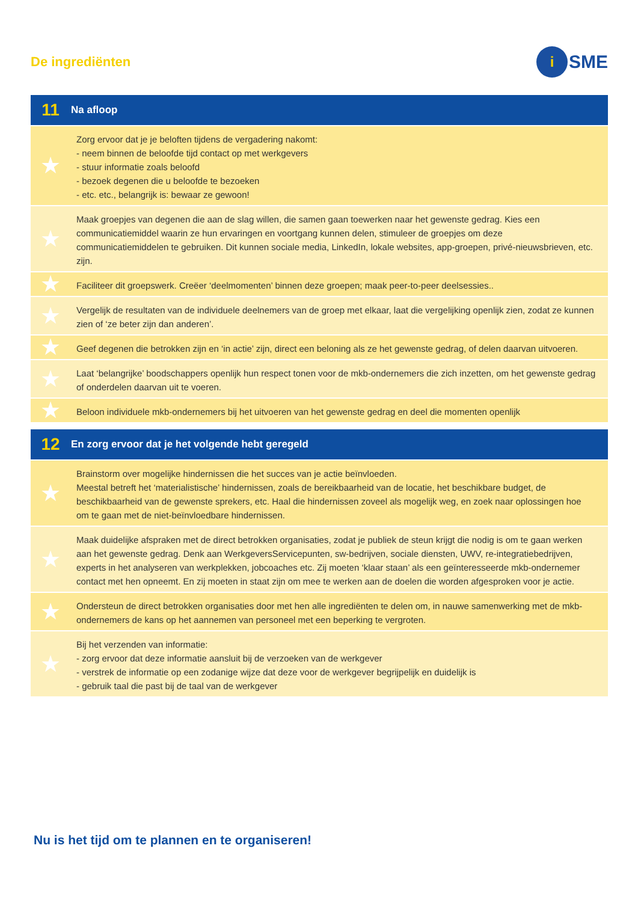De ingrediënten
i
SME
| 11 | Na afloop |
| --- | --- |
| ★ | Zorg ervoor dat je je beloften tijdens de vergadering nakomt: - neem binnen de beloofde tijd contact op met werkgevers - stuur informatie zoals beloofd - bezoek degenen die u beloofde te bezoeken - etc. etc., belangrijk is: bewaar ze gewoon! |
| ★ | Maak groepjes van degenen die aan de slag willen, die samen gaan toewerken naar het gewenste gedrag. Kies een communicatiemiddel waarin ze hun ervaringen en voortgang kunnen delen, stimuleer de groepjes om deze communicatiemiddelen te gebruiken. Dit kunnen sociale media, LinkedIn, lokale websites, app-groepen, privé-nieuwsbrieven, etc. zijn. |
| ★ | Faciliteer dit groepswerk. Creëer ‘deelmomenten’ binnen deze groepen; maak peer-to-peer deelsessies.. |
| ★ | Vergelijk de resultaten van de individuele deelnemers van de groep met elkaar, laat die vergelijking openlijk zien, zodat ze kunnen zien of ‘ze beter zijn dan anderen’. |
| ★ | Geef degenen die betrokken zijn en ‘in actie’ zijn, direct een beloning als ze het gewenste gedrag, of delen daarvan uitvoeren. |
| ★ | Laat ‘belangrijke’ boodschappers openlijk hun respect tonen voor de mkb-ondernemers die zich inzetten, om het gewenste gedrag of onderdelen daarvan uit te voeren. |
| ★ | Beloon individuele mkb-ondernemers bij het uitvoeren van het gewenste gedrag en deel die momenten openlijk |
| 12 | En zorg ervoor dat je het volgende hebt geregeld |
| --- | --- |
| ★ | Brainstorm over mogelijke hindernissen die het succes van je actie beïnvloeden. Meestal betreft het ‘materialistische’ hindernissen, zoals de bereikbaarheid van de locatie, het beschikbare budget, de beschikbaarheid van de gewenste sprekers, etc. Haal die hindernissen zoveel als mogelijk weg, en zoek naar oplossingen hoe om te gaan met de niet-beïnvloedbare hindernissen. |
| ★ | Maak duidelijke afspraken met de direct betrokken organisaties, zodat je publiek de steun krijgt die nodig is om te gaan werken aan het gewenste gedrag. Denk aan WerkgeversServicepunten, sw-bedrijven, sociale diensten, UWV, re-integratiebedrijven, experts in het analyseren van werkplekken, jobcoaches etc. Zij moeten ‘klaar staan’ als een geïnteresseerde mkb-ondernemer contact met hen opneemt. En zij moeten in staat zijn om mee te werken aan de doelen die worden afgesproken voor je actie. |
| ★ | Ondersteun de direct betrokken organisaties door met hen alle ingrediënten te delen om, in nauwe samenwerking met de mkb-ondernemers de kans op het aannemen van personeel met een beperking te vergroten. |
| ★ | Bij het verzenden van informatie: - zorg ervoor dat deze informatie aansluit bij de verzoeken van de werkgever - verstrek de informatie op een zodanige wijze dat deze voor de werkgever begrijpelijk en duidelijk is - gebruik taal die past bij de taal van de werkgever |
Nu is het tijd om te plannen en te organiseren!